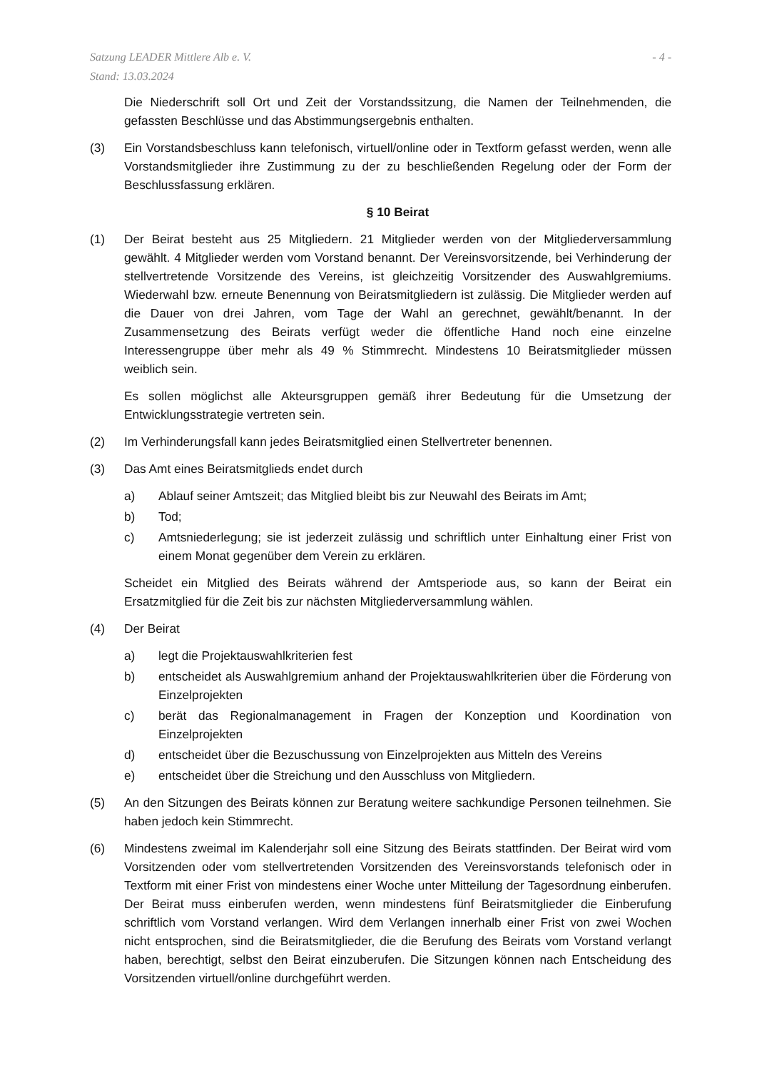Satzung LEADER Mittlere Alb e. V.
Stand: 13.03.2024
- 4 -
Die Niederschrift soll Ort und Zeit der Vorstandssitzung, die Namen der Teilnehmenden, die gefassten Beschlüsse und das Abstimmungsergebnis enthalten.
(3) Ein Vorstandsbeschluss kann telefonisch, virtuell/online oder in Textform gefasst werden, wenn alle Vorstandsmitglieder ihre Zustimmung zu der zu beschließenden Regelung oder der Form der Beschlussfassung erklären.
§ 10 Beirat
(1) Der Beirat besteht aus 25 Mitgliedern. 21 Mitglieder werden von der Mitgliederversammlung gewählt. 4 Mitglieder werden vom Vorstand benannt. Der Vereinsvorsitzende, bei Verhinderung der stellvertretende Vorsitzende des Vereins, ist gleichzeitig Vorsitzender des Auswahlgremiums. Wiederwahl bzw. erneute Benennung von Beiratsmitgliedern ist zulässig. Die Mitglieder werden auf die Dauer von drei Jahren, vom Tage der Wahl an gerechnet, gewählt/benannt. In der Zusammensetzung des Beirats verfügt weder die öffentliche Hand noch eine einzelne Interessengruppe über mehr als 49 % Stimmrecht. Mindestens 10 Beiratsmitglieder müssen weiblich sein.
Es sollen möglichst alle Akteursgruppen gemäß ihrer Bedeutung für die Umsetzung der Entwicklungsstrategie vertreten sein.
(2) Im Verhinderungsfall kann jedes Beiratsmitglied einen Stellvertreter benennen.
(3) Das Amt eines Beiratsmitglieds endet durch
a) Ablauf seiner Amtszeit; das Mitglied bleibt bis zur Neuwahl des Beirats im Amt;
b) Tod;
c) Amtsniederlegung; sie ist jederzeit zulässig und schriftlich unter Einhaltung einer Frist von einem Monat gegenüber dem Verein zu erklären.
Scheidet ein Mitglied des Beirats während der Amtsperiode aus, so kann der Beirat ein Ersatzmitglied für die Zeit bis zur nächsten Mitgliederversammlung wählen.
(4) Der Beirat
a) legt die Projektauswahlkriterien fest
b) entscheidet als Auswahlgremium anhand der Projektauswahlkriterien über die Förderung von Einzelprojekten
c) berät das Regionalmanagement in Fragen der Konzeption und Koordination von Einzelprojekten
d) entscheidet über die Bezuschussung von Einzelprojekten aus Mitteln des Vereins
e) entscheidet über die Streichung und den Ausschluss von Mitgliedern.
(5) An den Sitzungen des Beirats können zur Beratung weitere sachkundige Personen teilnehmen. Sie haben jedoch kein Stimmrecht.
(6) Mindestens zweimal im Kalenderjahr soll eine Sitzung des Beirats stattfinden. Der Beirat wird vom Vorsitzenden oder vom stellvertretenden Vorsitzenden des Vereinsvorstands telefonisch oder in Textform mit einer Frist von mindestens einer Woche unter Mitteilung der Tagesordnung einberufen. Der Beirat muss einberufen werden, wenn mindestens fünf Beiratsmitglieder die Einberufung schriftlich vom Vorstand verlangen. Wird dem Verlangen innerhalb einer Frist von zwei Wochen nicht entsprochen, sind die Beiratsmitglieder, die die Berufung des Beirats vom Vorstand verlangt haben, berechtigt, selbst den Beirat einzuberufen. Die Sitzungen können nach Entscheidung des Vorsitzenden virtuell/online durchgeführt werden.